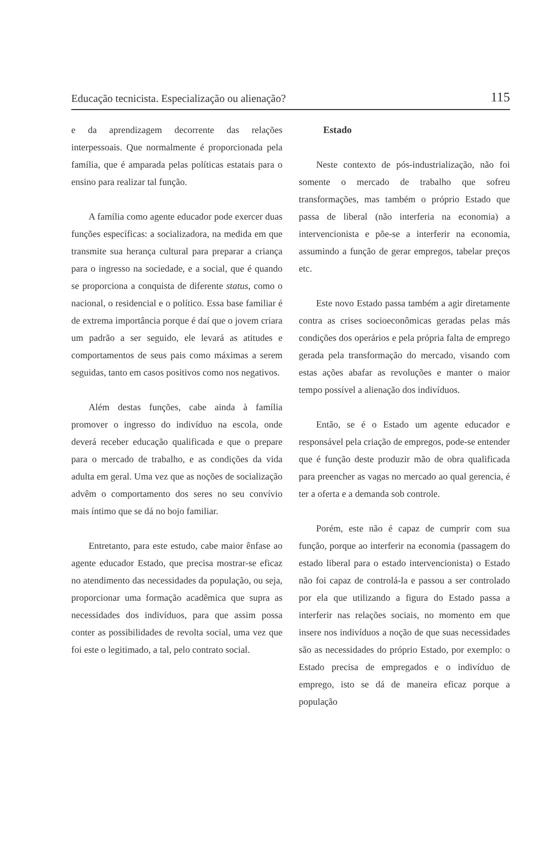Educação tecnicista. Especialização ou alienação? 115
e da aprendizagem decorrente das relações interpessoais. Que normalmente é proporcionada pela família, que é amparada pelas políticas estatais para o ensino para realizar tal função.
A família como agente educador pode exercer duas funções específicas: a socializadora, na medida em que transmite sua herança cultural para preparar a criança para o ingresso na sociedade, e a social, que é quando se proporciona a conquista de diferente status, como o nacional, o residencial e o político. Essa base familiar é de extrema importância porque é daí que o jovem criara um padrão a ser seguido, ele levará as atitudes e comportamentos de seus pais como máximas a serem seguidas, tanto em casos positivos como nos negativos.
Além destas funções, cabe ainda à família promover o ingresso do indivíduo na escola, onde deverá receber educação qualificada e que o prepare para o mercado de trabalho, e as condições da vida adulta em geral. Uma vez que as noções de socialização advêm o comportamento dos seres no seu convívio mais íntimo que se dá no bojo familiar.
Entretanto, para este estudo, cabe maior ênfase ao agente educador Estado, que precisa mostrar-se eficaz no atendimento das necessidades da população, ou seja, proporcionar uma formação acadêmica que supra as necessidades dos indivíduos, para que assim possa conter as possibilidades de revolta social, uma vez que foi este o legitimado, a tal, pelo contrato social.
Estado
Neste contexto de pós-industrialização, não foi somente o mercado de trabalho que sofreu transformações, mas também o próprio Estado que passa de liberal (não interferia na economia) a intervencionista e põe-se a interferir na economia, assumindo a função de gerar empregos, tabelar preços etc.
Este novo Estado passa também a agir diretamente contra as crises socioeconômicas geradas pelas más condições dos operários e pela própria falta de emprego gerada pela transformação do mercado, visando com estas ações abafar as revoluções e manter o maior tempo possível a alienação dos indivíduos.
Então, se é o Estado um agente educador e responsável pela criação de empregos, pode-se entender que é função deste produzir mão de obra qualificada para preencher as vagas no mercado ao qual gerencia, é ter a oferta e a demanda sob controle.
Porém, este não é capaz de cumprir com sua função, porque ao interferir na economia (passagem do estado liberal para o estado intervencionista) o Estado não foi capaz de controlá-la e passou a ser controlado por ela que utilizando a figura do Estado passa a interferir nas relações sociais, no momento em que insere nos indivíduos a noção de que suas necessidades são as necessidades do próprio Estado, por exemplo: o Estado precisa de empregados e o indivíduo de emprego, isto se dá de maneira eficaz porque a população